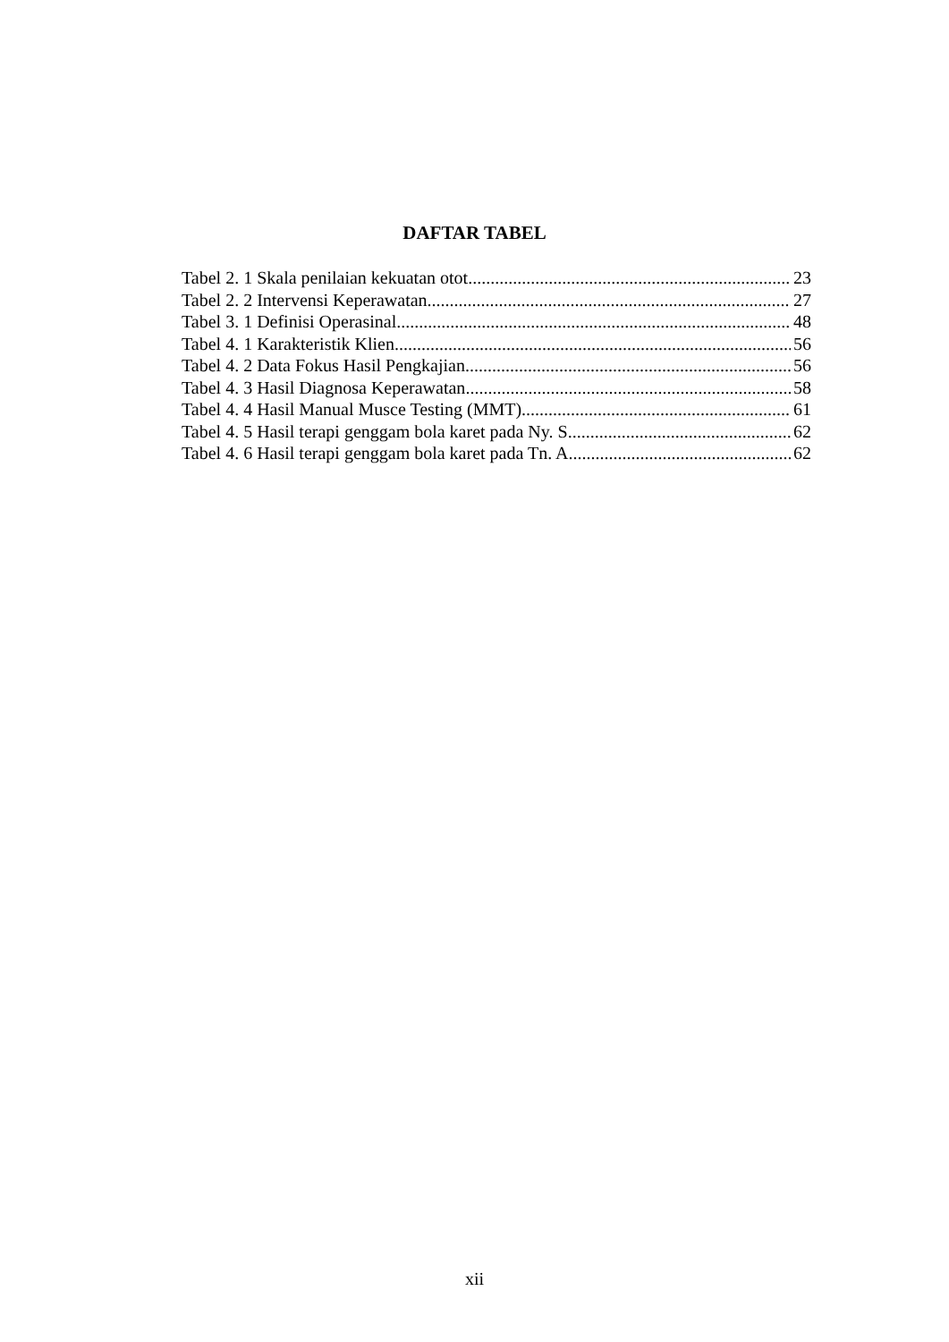DAFTAR TABEL
Tabel 2. 1 Skala penilaian kekuatan otot 23
Tabel 2. 2 Intervensi Keperawatan 27
Tabel 3. 1 Definisi Operasinal 48
Tabel 4. 1 Karakteristik Klien 56
Tabel 4. 2 Data Fokus Hasil Pengkajian 56
Tabel 4. 3 Hasil Diagnosa Keperawatan 58
Tabel 4. 4 Hasil Manual Musce Testing (MMT) 61
Tabel 4. 5 Hasil terapi genggam bola karet pada Ny. S 62
Tabel 4. 6 Hasil terapi genggam bola karet pada Tn. A 62
xii